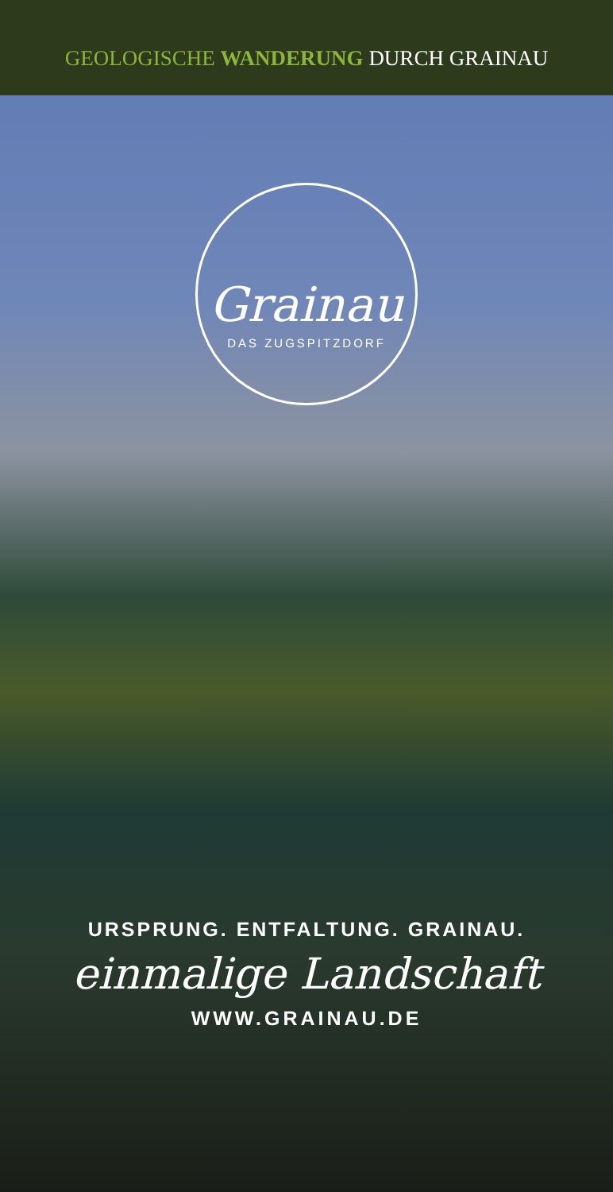GEOLOGISCHE WANDERUNG DURCH GRAINAU
Grainau
DAS ZUGSPITZDORF
URSPRUNG. ENTFALTUNG. GRAINAU.
einmalige Landschaft
WWW.GRAINAU.DE